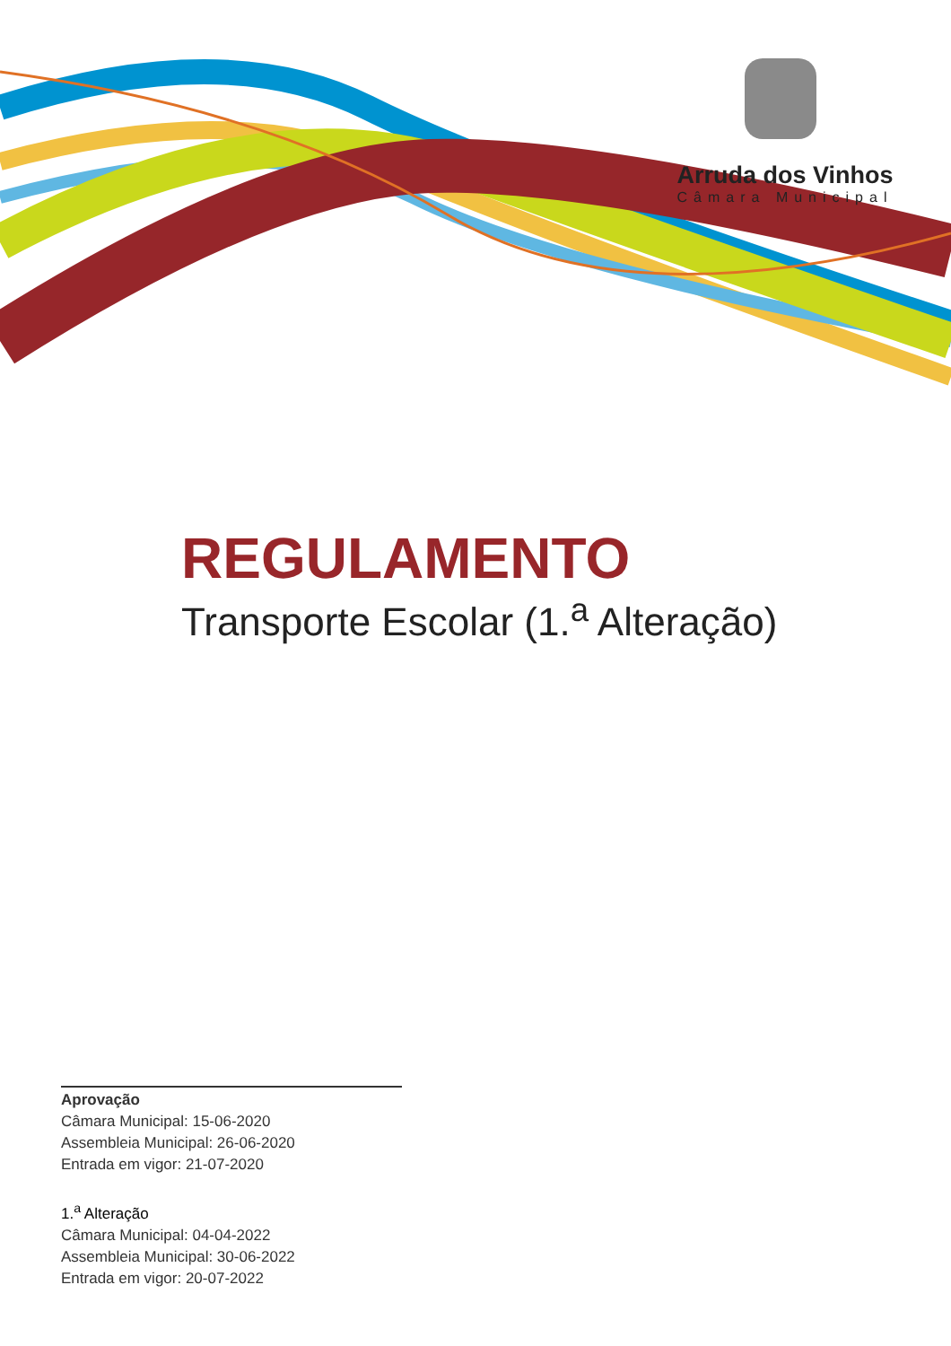Arruda dos Vinhos
Câmara Municipal
REGULAMENTO
Transporte Escolar (1.<sup>a</sup> Alteração)
Aprovação
Câmara Municipal: 15-06-2020
Assembleia Municipal: 26-06-2020
Entrada em vigor: 21-07-2020
1.<sup>a</sup> Alteração
Câmara Municipal: 04-04-2022
Assembleia Municipal: 30-06-2022
Entrada em vigor: 20-07-2022